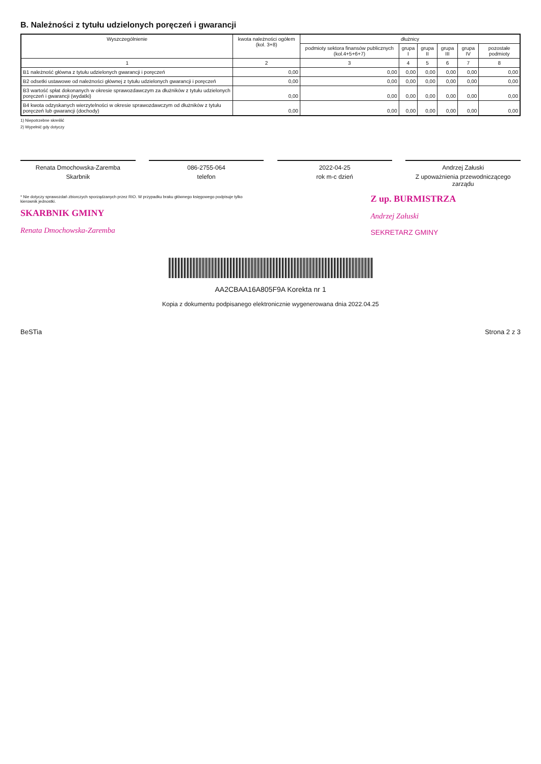B. Należności z tytułu udzielonych poręczeń i gwarancji
| Wyszczególnienie | kwota należności ogółem (kol. 3+8) | dłużnicy | | | | | |
| --- | --- | --- | --- | --- | --- | --- | --- |
| | | podmioty sektora finansów publicznych (kol.4+5+6+7) | grupa I | grupa II | grupa III | grupa IV | pozostałe podmioty |
| 1 | 2 | 3 | 4 | 5 | 6 | 7 | 8 |
| B1 należność główna z tytułu udzielonych gwarancji i poręczeń | 0,00 | 0,00 | 0,00 | 0,00 | 0,00 | 0,00 | 0,00 |
| B2 odsetki ustawowe od należności głównej z tytułu udzielonych gwarancji i poręczeń | 0,00 | 0,00 | 0,00 | 0,00 | 0,00 | 0,00 | 0,00 |
| B3 wartość spłat dokonanych w okresie sprawozdawczym za dłużników z tytułu udzielonych poręczeń i gwarancji (wydatki) | 0,00 | 0,00 | 0,00 | 0,00 | 0,00 | 0,00 | 0,00 |
| B4 kwota odzyskanych wierzytelności w okresie sprawozdawczym od dłużników z tytułu poręczeń lub gwarancji (dochody) | 0,00 | 0,00 | 0,00 | 0,00 | 0,00 | 0,00 | 0,00 |
1) Niepotrzebne skreślić
2) Wypełnić gdy dotyczy
Renata Dmochowska-Zaremba
Skarbnik
086-2755-064
telefon
2022-04-25
rok m-c dzień
Andrzej Załuski
Z upoważnienia przewodniczącego zarządu
* Nie dotyczy sprawozdań zbiorczych sporządzanych przez RIO. W przypadku braku głównego księgowego podpisuje tylko kierownik jednostki.
SKARBNIK GMINY
Renata Dmochowska-Zaremba
Z up. BURMISTRZA
Andrzej Załuski
SEKRETARZ GMINY
AA2CBAA16A805F9A Korekta nr 1
Kopia z dokumentu podpisanego elektronicznie wygenerowana dnia 2022.04.25
BeSTia Strona 2 z 3